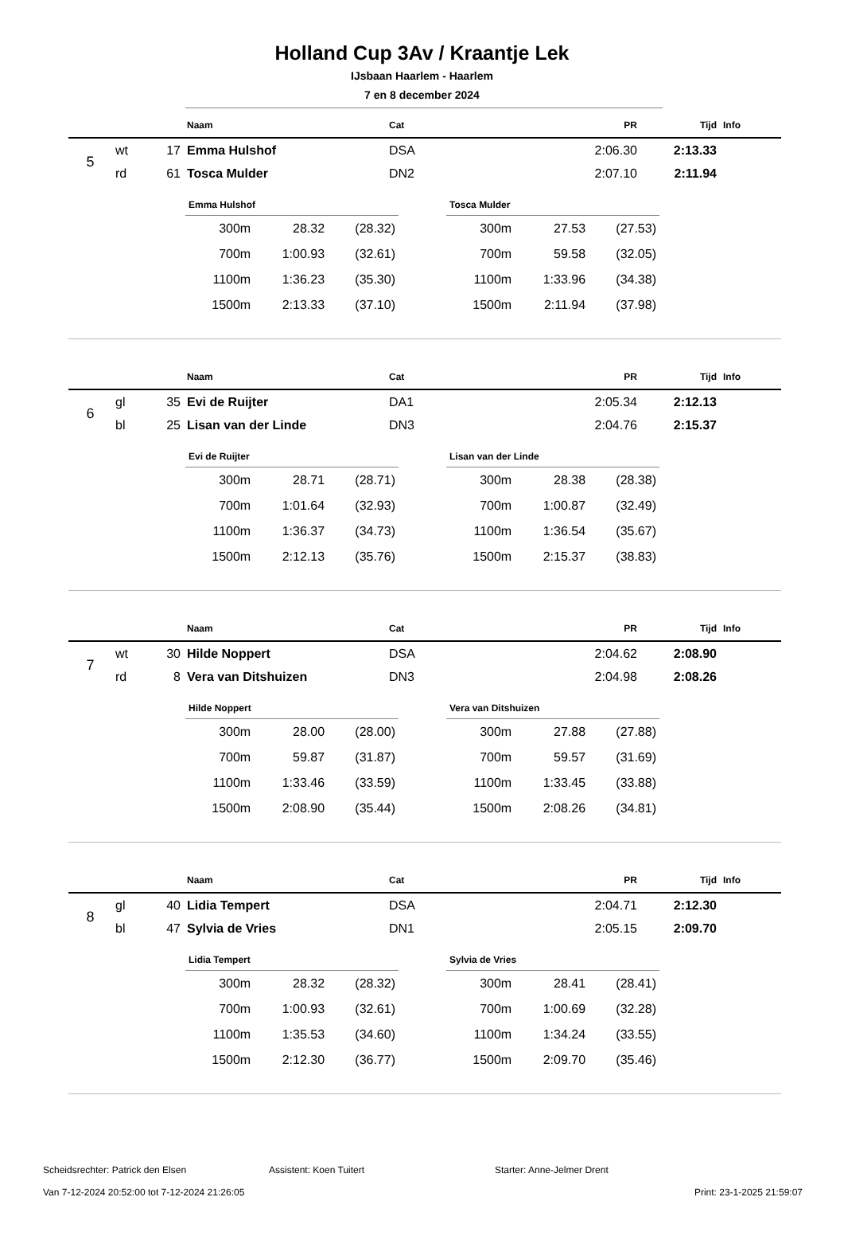Holland Cup 3Av / Kraantje Lek
IJsbaan Haarlem - Haarlem
7 en 8 december 2024
| | | | Naam | Cat | PR | Tijd | Info |
| --- | --- | --- | --- | --- | --- | --- | --- |
| 5 | wt | 17 | Emma Hulshof | DSA | 2:06.30 | 2:13.33 | |
| | rd | 61 | Tosca Mulder | DN2 | 2:07.10 | 2:11.94 | |
| Emma Hulshof | | |
| --- | --- | --- |
| 300m | 28.32 | (28.32) |
| 700m | 1:00.93 | (32.61) |
| 1100m | 1:36.23 | (35.30) |
| 1500m | 2:13.33 | (37.10) |
| Tosca Mulder | | |
| --- | --- | --- |
| 300m | 27.53 | (27.53) |
| 700m | 59.58 | (32.05) |
| 1100m | 1:33.96 | (34.38) |
| 1500m | 2:11.94 | (37.98) |
| | | | Naam | Cat | PR | Tijd | Info |
| --- | --- | --- | --- | --- | --- | --- | --- |
| 6 | gl | 35 | Evi de Ruijter | DA1 | 2:05.34 | 2:12.13 | |
| | bl | 25 | Lisan van der Linde | DN3 | 2:04.76 | 2:15.37 | |
| Evi de Ruijter | | |
| --- | --- | --- |
| 300m | 28.71 | (28.71) |
| 700m | 1:01.64 | (32.93) |
| 1100m | 1:36.37 | (34.73) |
| 1500m | 2:12.13 | (35.76) |
| Lisan van der Linde | | |
| --- | --- | --- |
| 300m | 28.38 | (28.38) |
| 700m | 1:00.87 | (32.49) |
| 1100m | 1:36.54 | (35.67) |
| 1500m | 2:15.37 | (38.83) |
| | | | Naam | Cat | PR | Tijd | Info |
| --- | --- | --- | --- | --- | --- | --- | --- |
| 7 | wt | 30 | Hilde Noppert | DSA | 2:04.62 | 2:08.90 | |
| | rd | 8 | Vera van Ditshuizen | DN3 | 2:04.98 | 2:08.26 | |
| Hilde Noppert | | |
| --- | --- | --- |
| 300m | 28.00 | (28.00) |
| 700m | 59.87 | (31.87) |
| 1100m | 1:33.46 | (33.59) |
| 1500m | 2:08.90 | (35.44) |
| Vera van Ditshuizen | | |
| --- | --- | --- |
| 300m | 27.88 | (27.88) |
| 700m | 59.57 | (31.69) |
| 1100m | 1:33.45 | (33.88) |
| 1500m | 2:08.26 | (34.81) |
| | | | Naam | Cat | PR | Tijd | Info |
| --- | --- | --- | --- | --- | --- | --- | --- |
| 8 | gl | 40 | Lidia Tempert | DSA | 2:04.71 | 2:12.30 | |
| | bl | 47 | Sylvia de Vries | DN1 | 2:05.15 | 2:09.70 | |
| Lidia Tempert | | |
| --- | --- | --- |
| 300m | 28.32 | (28.32) |
| 700m | 1:00.93 | (32.61) |
| 1100m | 1:35.53 | (34.60) |
| 1500m | 2:12.30 | (36.77) |
| Sylvia de Vries | | |
| --- | --- | --- |
| 300m | 28.41 | (28.41) |
| 700m | 1:00.69 | (32.28) |
| 1100m | 1:34.24 | (33.55) |
| 1500m | 2:09.70 | (35.46) |
Scheidsrechter: Patrick den Elsen Assistent: Koen Tuitert Starter: Anne-Jelmer Drent
Van 7-12-2024 20:52:00 tot 7-12-2024 21:26:05 Print: 23-1-2025 21:59:07